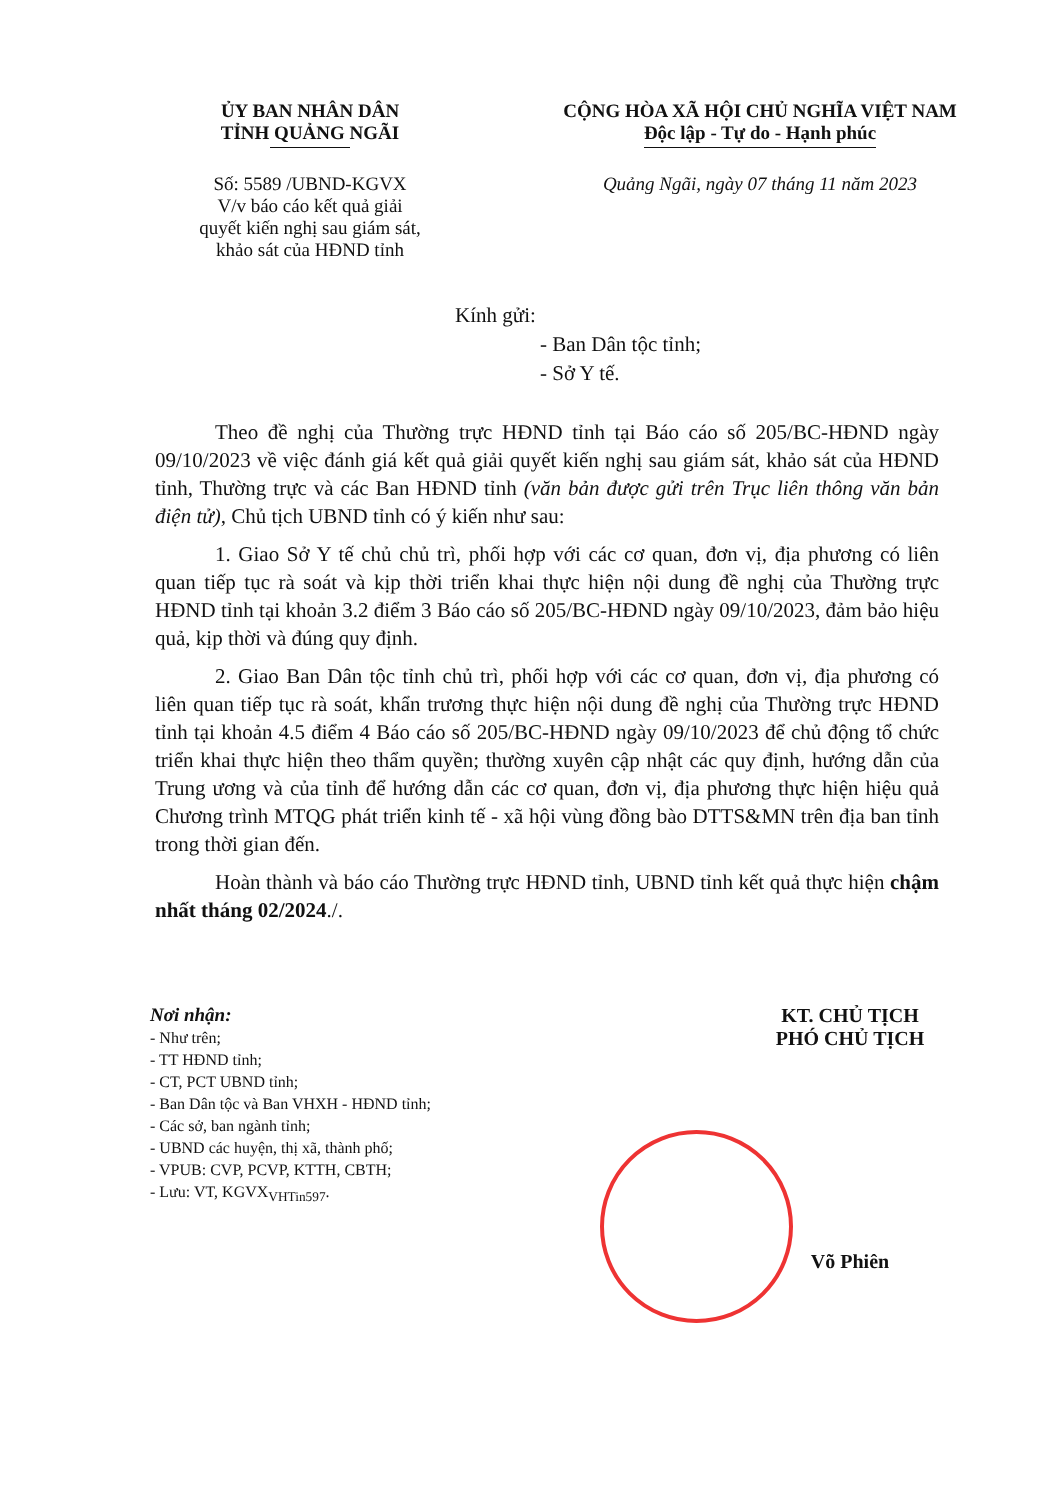ỦY BAN NHÂN DÂN
TỈNH QUẢNG NGÃI
Số: 5589 /UBND-KGVX
V/v báo cáo kết quả giải
quyết kiến nghị sau giám sát,
khảo sát của HĐND tỉnh
CỘNG HÒA XÃ HỘI CHỦ NGHĨA VIỆT NAM
Độc lập - Tự do - Hạnh phúc
Quảng Ngãi, ngày 07 tháng 11 năm 2023
Kính gửi:
- Ban Dân tộc tỉnh;
- Sở Y tế.
Theo đề nghị của Thường trực HĐND tỉnh tại Báo cáo số 205/BC-HĐND ngày 09/10/2023 về việc đánh giá kết quả giải quyết kiến nghị sau giám sát, khảo sát của HĐND tỉnh, Thường trực và các Ban HĐND tỉnh (văn bản được gửi trên Trục liên thông văn bản điện tử), Chủ tịch UBND tỉnh có ý kiến như sau:
1. Giao Sở Y tế chủ chủ trì, phối hợp với các cơ quan, đơn vị, địa phương có liên quan tiếp tục rà soát và kịp thời triển khai thực hiện nội dung đề nghị của Thường trực HĐND tỉnh tại khoản 3.2 điểm 3 Báo cáo số 205/BC-HĐND ngày 09/10/2023, đảm bảo hiệu quả, kịp thời và đúng quy định.
2. Giao Ban Dân tộc tỉnh chủ trì, phối hợp với các cơ quan, đơn vị, địa phương có liên quan tiếp tục rà soát, khẩn trương thực hiện nội dung đề nghị của Thường trực HĐND tỉnh tại khoản 4.5 điểm 4 Báo cáo số 205/BC-HĐND ngày 09/10/2023 để chủ động tổ chức triển khai thực hiện theo thẩm quyền; thường xuyên cập nhật các quy định, hướng dẫn của Trung ương và của tỉnh để hướng dẫn các cơ quan, đơn vị, địa phương thực hiện hiệu quả Chương trình MTQG phát triển kinh tế - xã hội vùng đồng bào DTTS&MN trên địa ban tỉnh trong thời gian đến.
Hoàn thành và báo cáo Thường trực HĐND tỉnh, UBND tỉnh kết quả thực hiện chậm nhất tháng 02/2024./.
Nơi nhận:
- Như trên;
- TT HĐND tỉnh;
- CT, PCT UBND tỉnh;
- Ban Dân tộc và Ban VHXH - HĐND tỉnh;
- Các sở, ban ngành tỉnh;
- UBND các huyện, thị xã, thành phố;
- VPUB: CVP, PCVP, KTTH, CBTH;
- Lưu: VT, KGVX<sub>VHTin597</sub>.
KT. CHỦ TỊCH
PHÓ CHỦ TỊCH
Võ Phiên